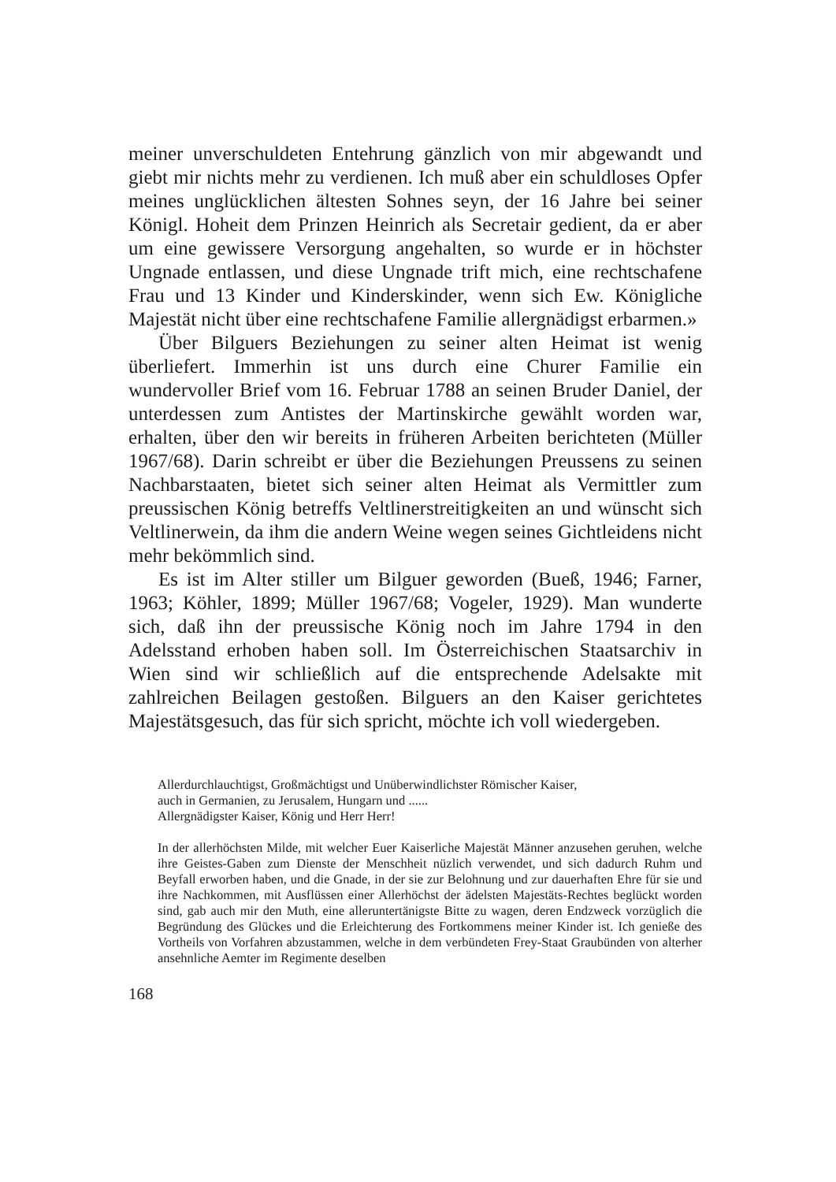meiner unverschuldeten Entehrung gänzlich von mir abgewandt und giebt mir nichts mehr zu verdienen. Ich muß aber ein schuldloses Opfer meines unglücklichen ältesten Sohnes seyn, der 16 Jahre bei seiner Königl. Hoheit dem Prinzen Heinrich als Secretair gedient, da er aber um eine gewissere Versorgung angehalten, so wurde er in höchster Ungnade entlassen, und diese Ungnade trift mich, eine rechtschafene Frau und 13 Kinder und Kinderskinder, wenn sich Ew. Königliche Majestät nicht über eine rechtschafene Familie allergnädigst erbarmen.»
Über Bilguers Beziehungen zu seiner alten Heimat ist wenig überliefert. Immerhin ist uns durch eine Churer Familie ein wundervoller Brief vom 16. Februar 1788 an seinen Bruder Daniel, der unterdessen zum Antistes der Martinskirche gewählt worden war, erhalten, über den wir bereits in früheren Arbeiten berichteten (Müller 1967/68). Darin schreibt er über die Beziehungen Preussens zu seinen Nachbarstaaten, bietet sich seiner alten Heimat als Vermittler zum preussischen König betreffs Veltlinerstreitigkeiten an und wünscht sich Veltlinerwein, da ihm die andern Weine wegen seines Gichtleidens nicht mehr bekömmlich sind.
Es ist im Alter stiller um Bilguer geworden (Bueß, 1946; Farner, 1963; Köhler, 1899; Müller 1967/68; Vogeler, 1929). Man wunderte sich, daß ihn der preussische König noch im Jahre 1794 in den Adelsstand erhoben haben soll. Im Österreichischen Staatsarchiv in Wien sind wir schließlich auf die entsprechende Adelsakte mit zahlreichen Beilagen gestoßen. Bilguers an den Kaiser gerichtetes Majestätsgesuch, das für sich spricht, möchte ich voll wiedergeben.
Allerdurchlauchtigst, Großmächtigst und Unüberwindlichster Römischer Kaiser,
auch in Germanien, zu Jerusalem, Hungarn und ......
Allergnädigster Kaiser, König und Herr Herr!
In der allerhöchsten Milde, mit welcher Euer Kaiserliche Majestät Männer anzusehen geruhen, welche ihre Geistes-Gaben zum Dienste der Menschheit nüzlich verwendet, und sich dadurch Ruhm und Beyfall erworben haben, und die Gnade, in der sie zur Belohnung und zur dauerhaften Ehre für sie und ihre Nachkommen, mit Ausflüssen einer Allerhöchst der ädelsten Majestäts-Rechtes beglückt worden sind, gab auch mir den Muth, eine alleruntertänigste Bitte zu wagen, deren Endzweck vorzüglich die Begründung des Glückes und die Erleichterung des Fortkommens meiner Kinder ist. Ich genieße des Vortheils von Vorfahren abzustammen, welche in dem verbündeten Frey-Staat Graubünden von alterher ansehnliche Aemter im Regimente deselben
168